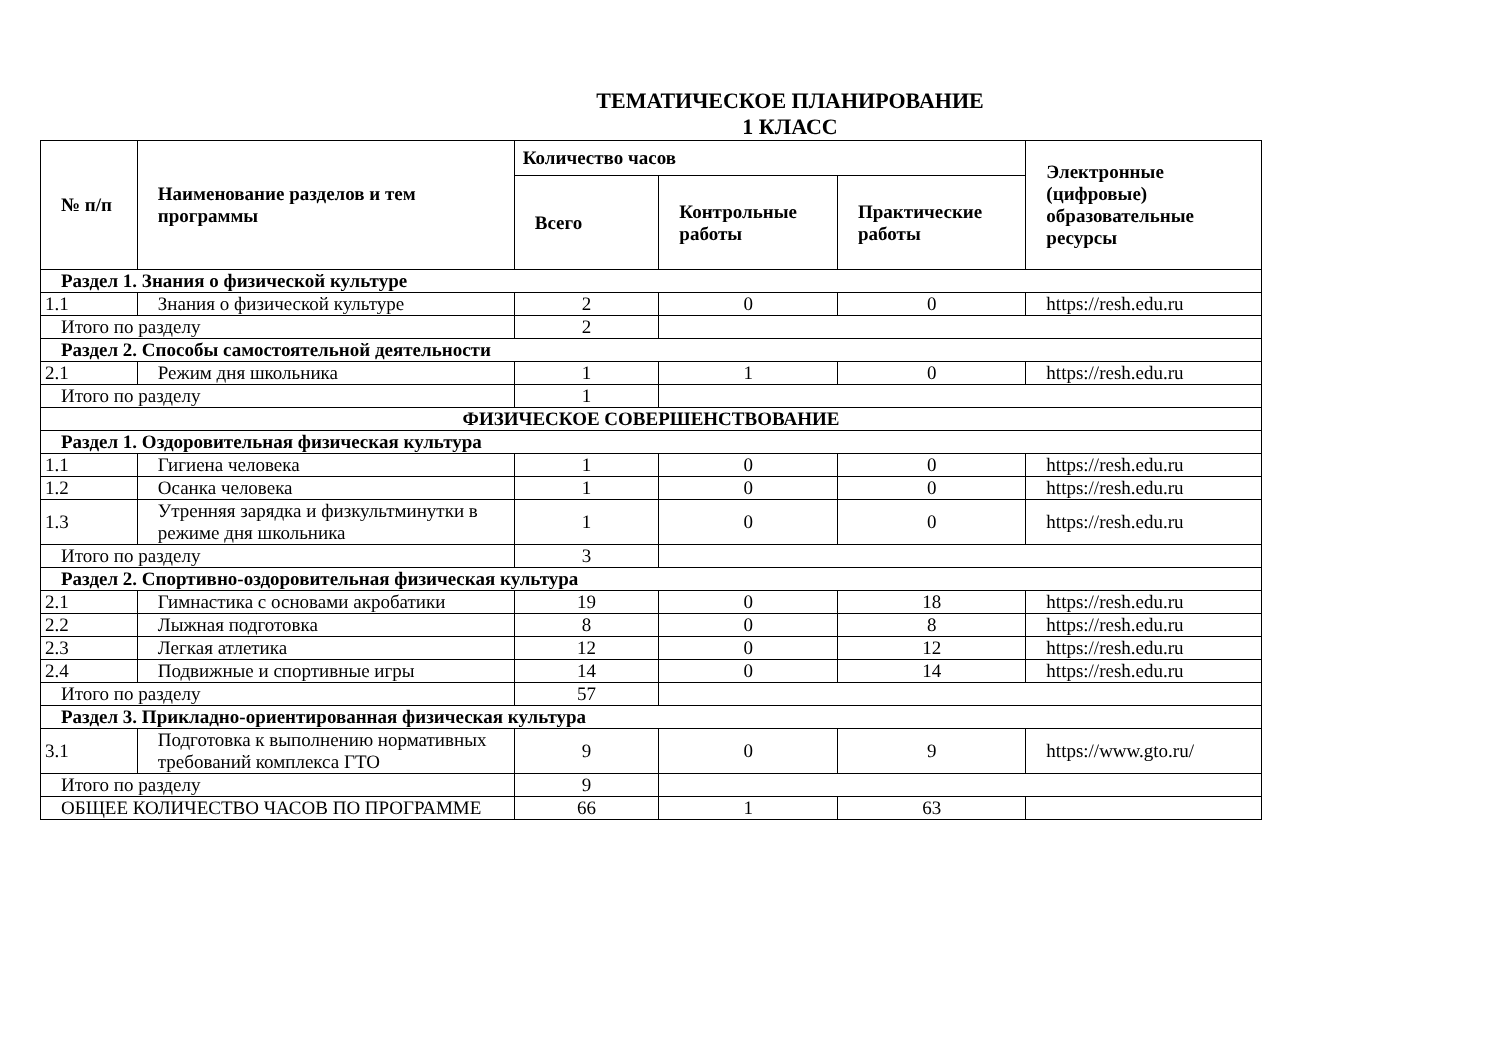ТЕМАТИЧЕСКОЕ ПЛАНИРОВАНИЕ
1 КЛАСС
| № п/п | Наименование разделов и тем программы | Количество часов | | | Электронные (цифровые) образовательные ресурсы |
| --- | --- | --- | --- | --- | --- |
| | | Всего | Контрольные работы | Практические работы | |
| Раздел 1. Знания о физической культуре | | | | | |
| 1.1 | Знания о физической культуре | 2 | 0 | 0 | https://resh.edu.ru |
| Итого по разделу | | 2 | | | |
| Раздел 2. Способы самостоятельной деятельности | | | | | |
| 2.1 | Режим дня школьника | 1 | 1 | 0 | https://resh.edu.ru |
| Итого по разделу | | 1 | | | |
| ФИЗИЧЕСКОЕ СОВЕРШЕНСТВОВАНИЕ | | | | | |
| Раздел 1. Оздоровительная физическая культура | | | | | |
| 1.1 | Гигиена человека | 1 | 0 | 0 | https://resh.edu.ru |
| 1.2 | Осанка человека | 1 | 0 | 0 | https://resh.edu.ru |
| 1.3 | Утренняя зарядка и физкультминутки в режиме дня школьника | 1 | 0 | 0 | https://resh.edu.ru |
| Итого по разделу | | 3 | | | |
| Раздел 2. Спортивно-оздоровительная физическая культура | | | | | |
| 2.1 | Гимнастика с основами акробатики | 19 | 0 | 18 | https://resh.edu.ru |
| 2.2 | Лыжная подготовка | 8 | 0 | 8 | https://resh.edu.ru |
| 2.3 | Легкая атлетика | 12 | 0 | 12 | https://resh.edu.ru |
| 2.4 | Подвижные и спортивные игры | 14 | 0 | 14 | https://resh.edu.ru |
| Итого по разделу | | 57 | | | |
| Раздел 3. Прикладно-ориентированная физическая культура | | | | | |
| 3.1 | Подготовка к выполнению нормативных требований комплекса ГТО | 9 | 0 | 9 | https://www.gto.ru/ |
| Итого по разделу | | 9 | | | |
| ОБЩЕЕ КОЛИЧЕСТВО ЧАСОВ ПО ПРОГРАММЕ | | 66 | 1 | 63 | |